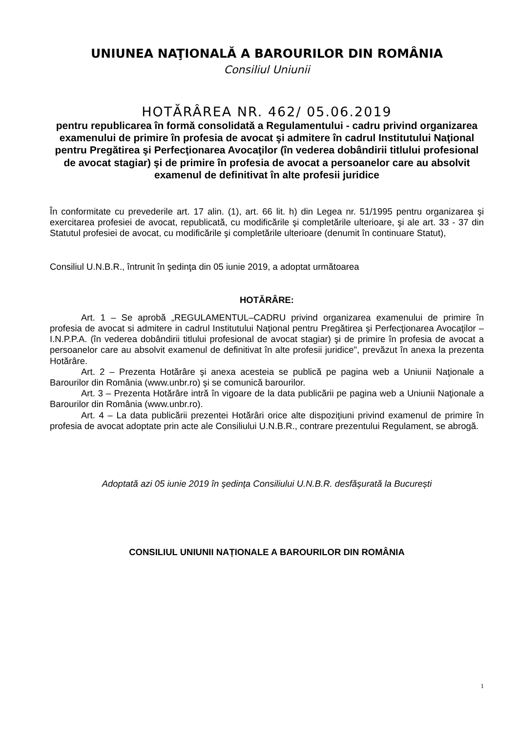UNIUNEA NAŢIONALĂ A BAROURILOR DIN ROMÂNIA
Consiliul Uniunii
HOTĂRÂREA NR. 462/ 05.06.2019
pentru republicarea în formă consolidată a Regulamentului - cadru privind organizarea examenului de primire în profesia de avocat şi admitere în cadrul Institutului Naţional pentru Pregătirea şi Perfecţionarea Avocaţilor (în vederea dobândirii titlului profesional de avocat stagiar) şi de primire în profesia de avocat a persoanelor care au absolvit examenul de definitivat în alte profesii juridice
În conformitate cu prevederile art. 17 alin. (1), art. 66 lit. h) din Legea nr. 51/1995 pentru organizarea şi exercitarea profesiei de avocat, republicată, cu modificările şi completările ulterioare, şi ale art. 33 - 37 din Statutul profesiei de avocat, cu modificările şi completările ulterioare (denumit în continuare Statut),
Consiliul U.N.B.R., întrunit în şedinţa din 05 iunie 2019, a adoptat următoarea
HOTĂRÂRE:
Art. 1 – Se aprobă „REGULAMENTUL–CADRU privind organizarea examenului de primire în profesia de avocat si admitere in cadrul Institutului Naţional pentru Pregătirea şi Perfecţionarea Avocaţilor – I.N.P.P.A. (în vederea dobândirii titlului profesional de avocat stagiar) şi de primire în profesia de avocat a persoanelor care au absolvit examenul de definitivat în alte profesii juridice", prevăzut în anexa la prezenta Hotărâre.
Art. 2 – Prezenta Hotărâre şi anexa acesteia se publică pe pagina web a Uniunii Naţionale a Barourilor din România (www.unbr.ro) şi se comunică barourilor.
Art. 3 – Prezenta Hotărâre intră în vigoare de la data publicării pe pagina web a Uniunii Naţionale a Barourilor din România (www.unbr.ro).
Art. 4 – La data publicării prezentei Hotărâri orice alte dispoziţiuni privind examenul de primire în profesia de avocat adoptate prin acte ale Consiliului U.N.B.R., contrare prezentului Regulament, se abrogă.
Adoptată azi 05 iunie 2019 în şedinţa Consiliului U.N.B.R. desfăşurată la București
CONSILIUL UNIUNII NAȚIONALE A BAROURILOR DIN ROMÂNIA
1